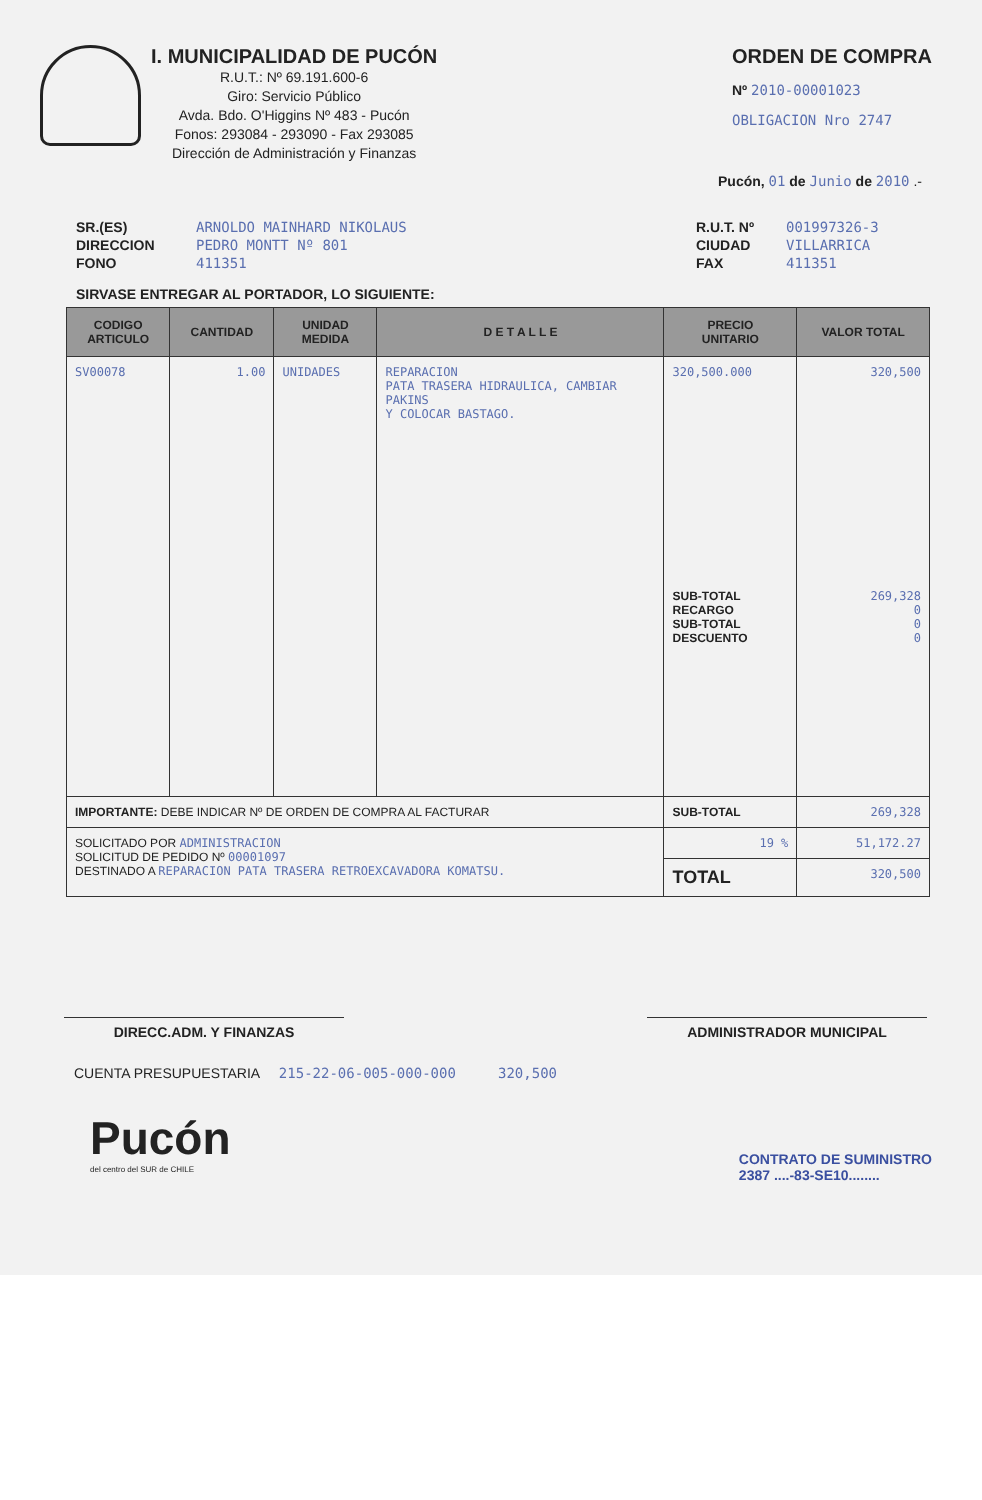I. MUNICIPALIDAD DE PUCÓN
R.U.T.: Nº 69.191.600-6
Giro: Servicio Público
Avda. Bdo. O'Higgins Nº 483 - Pucón
Fonos: 293084 - 293090 - Fax 293085
Dirección de Administración y Finanzas
ORDEN DE COMPRA
Nº 2010-00001023
OBLIGACION Nro 2747
Pucón, 01 de Junio de 2010 .-
SR.(ES) ARNOLDO MAINHARD NIKOLAUS DIRECCION PEDRO MONTT Nº 801 FONO 411351
R.U.T. Nº 001997326-3 CIUDAD VILLARRICA FAX 411351
SIRVASE ENTREGAR AL PORTADOR, LO SIGUIENTE:
| CODIGO ARTICULO | CANTIDAD | UNIDAD MEDIDA | D E T A L L E | PRECIO UNITARIO | VALOR TOTAL |
| --- | --- | --- | --- | --- | --- |
| SV00078 | 1.00 | UNIDADES | REPARACION PATA TRASERA HIDRAULICA, CAMBIAR PAKINS Y COLOCAR BASTAGO. | 320,500.000 SUB-TOTAL RECARGO SUB-TOTAL DESCUENTO | 320,500 269,328 0 0 0 |
| IMPORTANTE: DEBE INDICAR Nº DE ORDEN DE COMPRA AL FACTURAR | | | | SUB-TOTAL | 269,328 |
| SOLICITADO POR ADMINISTRACION SOLICITUD DE PEDIDO Nº 00001097 DESTINADO A REPARACION PATA TRASERA RETROEXCAVADORA KOMATSU. | | | | 19 % | 51,172.27 |
| | | | | TOTAL | 320,500 |
DIRECC.ADM. Y FINANZAS ADMINISTRADOR MUNICIPAL
CUENTA PRESUPUESTARIA 215-22-06-005-000-000 320,500
Pucón
del centro del SUR de CHILE
CONTRATO DE SUMINISTRO
2387 ....-83-SE10........